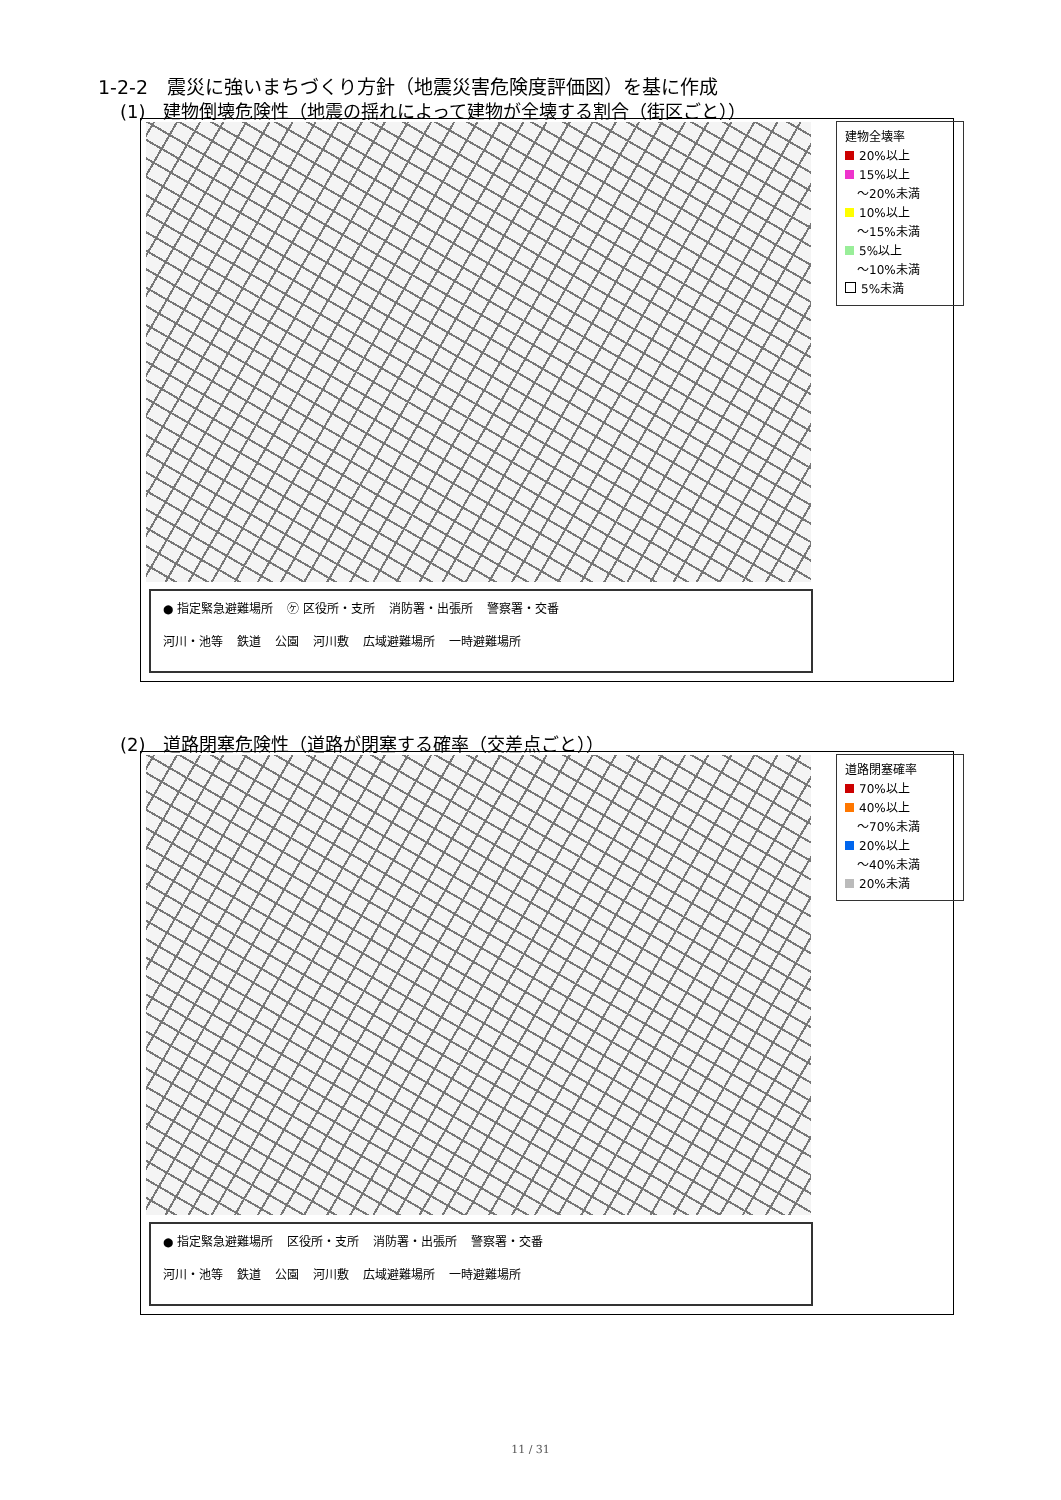1-2-2　震災に強いまちづくり方針（地震災害危険度評価図）を基に作成
(1)　建物倒壊危険性（地震の揺れによって建物が全壊する割合（街区ごと））
● 指定緊急避難場所 ㋘ 区役所・支所 消防署・出張所 警察署・交番
河川・池等 鉄道 公園 河川敷 広域避難場所 一時避難場所
建物全壊率
20%以上
15%以上
　～20%未満
10%以上
　～15%未満
5%以上
　～10%未満
5%未満
(2)　道路閉塞危険性（道路が閉塞する確率（交差点ごと））
● 指定緊急避難場所 区役所・支所 消防署・出張所 警察署・交番
河川・池等 鉄道 公園 河川敷 広域避難場所 一時避難場所
道路閉塞確率
70%以上
40%以上
　～70%未満
20%以上
　～40%未満
20%未満
11 / 31